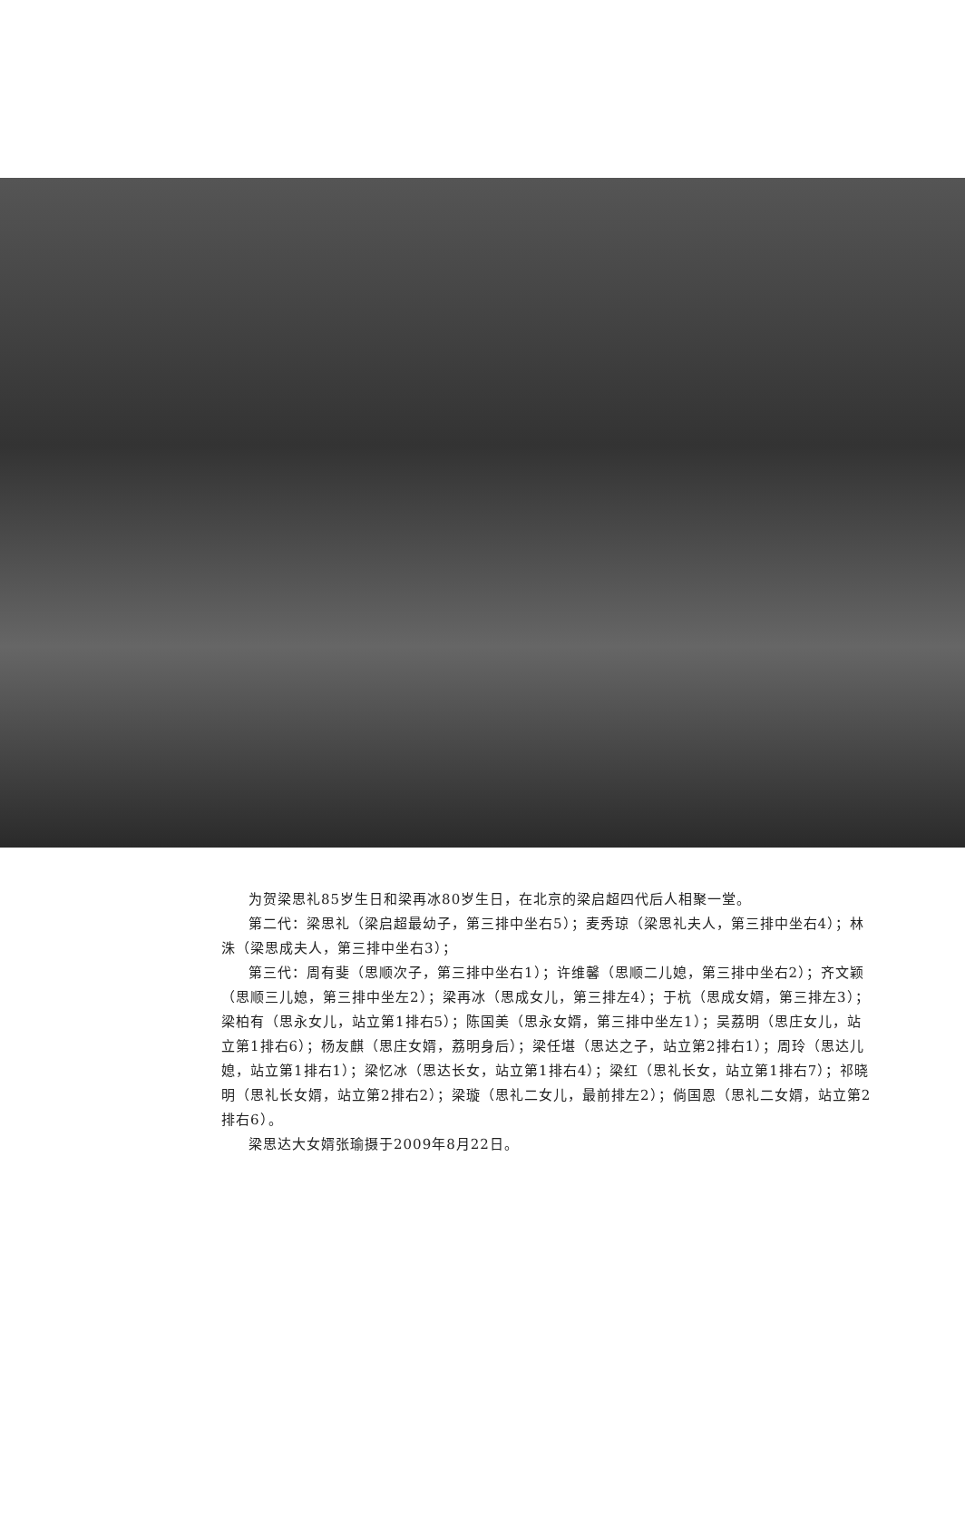为贺梁思礼85岁生日和梁再冰80岁生日，在北京的梁启超四代后人相聚一堂。
第二代：梁思礼（梁启超最幼子，第三排中坐右5）；麦秀琼（梁思礼夫人，第三排中坐右4）；林洙（梁思成夫人，第三排中坐右3）；
第三代：周有斐（思顺次子，第三排中坐右1）；许维馨（思顺二儿媳，第三排中坐右2）；齐文颖（思顺三儿媳，第三排中坐左2）；梁再冰（思成女儿，第三排左4）；于杭（思成女婿，第三排左3）；梁柏有（思永女儿，站立第1排右5）；陈国美（思永女婿，第三排中坐左1）；吴荔明（思庄女儿，站立第1排右6）；杨友麒（思庄女婿，荔明身后）；梁任堪（思达之子，站立第2排右1）；周玲（思达儿媳，站立第1排右1）；梁忆冰（思达长女，站立第1排右4）；梁红（思礼长女，站立第1排右7）；祁晓明（思礼长女婿，站立第2排右2）；梁璇（思礼二女儿，最前排左2）；倘国恩（思礼二女婿，站立第2排右6）。
梁思达大女婿张瑜摄于2009年8月22日。